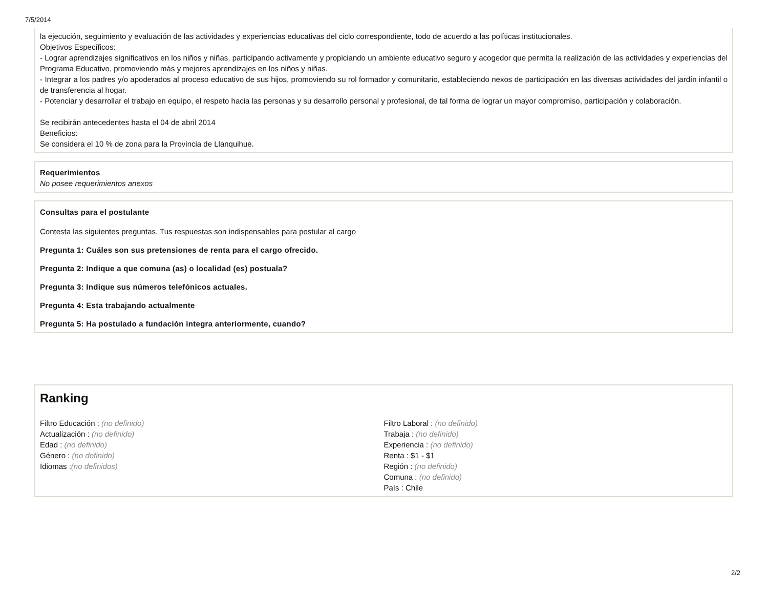7/5/2014
la ejecución, seguimiento y evaluación de las actividades y experiencias educativas del ciclo correspondiente, todo de acuerdo a las políticas institucionales.
Objetivos Específicos:
- Lograr aprendizajes significativos en los niños y niñas, participando activamente y propiciando un ambiente educativo seguro y acogedor que permita la realización de las actividades y experiencias del Programa Educativo, promoviendo más y mejores aprendizajes en los niños y niñas.
- Integrar a los padres y/o apoderados al proceso educativo de sus hijos, promoviendo su rol formador y comunitario, estableciendo nexos de participación en las diversas actividades del jardín infantil o de transferencia al hogar.
- Potenciar y desarrollar el trabajo en equipo, el respeto hacia las personas y su desarrollo personal y profesional, de tal forma de lograr un mayor compromiso, participación y colaboración.
Se recibirán antecedentes hasta el 04 de abril 2014
Beneficios:
Se considera el 10 % de zona para la Provincia de Llanquihue.
Requerimientos
No posee requerimientos anexos
Consultas para el postulante
Contesta las siguientes preguntas. Tus respuestas son indispensables para postular al cargo
Pregunta 1: Cuáles son sus pretensiones de renta para el cargo ofrecido.
Pregunta 2: Indique a que comuna (as) o localidad (es) postuala?
Pregunta 3: Indique sus números telefónicos actuales.
Pregunta 4: Esta trabajando actualmente
Pregunta 5: Ha postulado a fundación integra anteriormente, cuando?
Ranking
Filtro Educación : (no definido)
Actualización : (no definido)
Edad : (no definido)
Género : (no definido)
Idiomas :(no definidos)
Filtro Laboral : (no definido)
Trabaja : (no definido)
Experiencia : (no definido)
Renta : $1 - $1
Región : (no definido)
Comuna : (no definido)
País : Chile
2/2